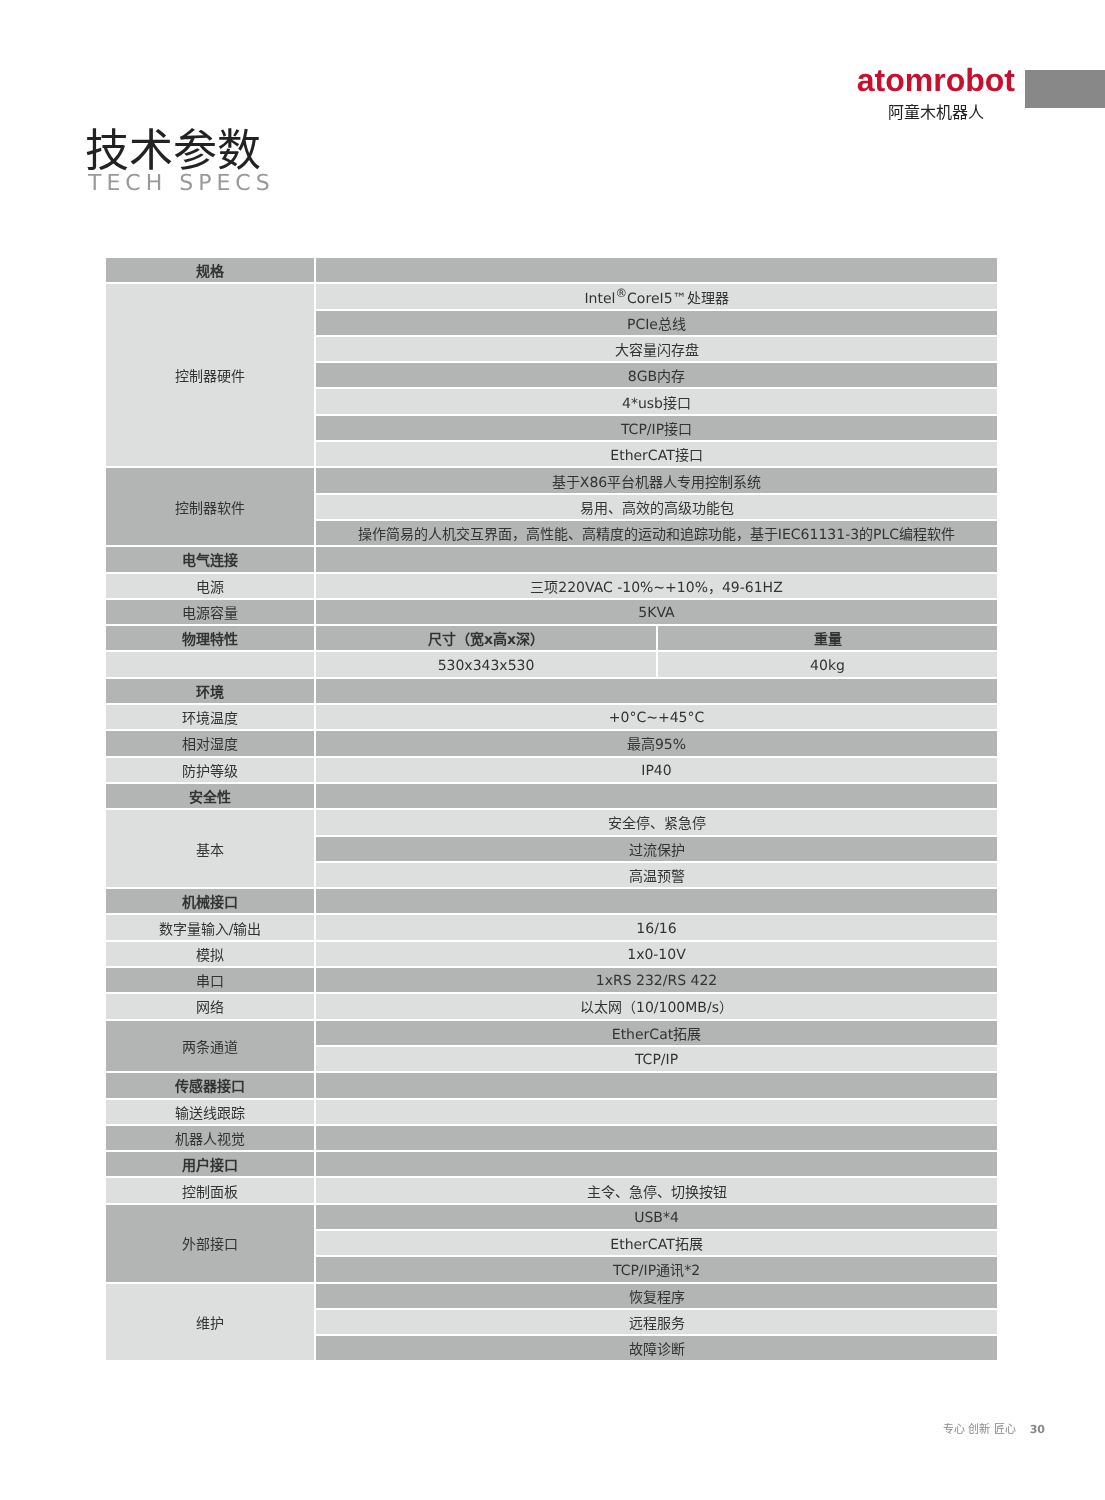atomrobot
阿童木机器人
技术参数
TECH SPECS
| 规格 | | |
| 控制器硬件 | Intel<sup>®</sup>CoreI5™处理器 | |
| | PCIe总线 | |
| | 大容量闪存盘 | |
| | 8GB内存 | |
| | 4*usb接口 | |
| | TCP/IP接口 | |
| | EtherCAT接口 | |
| 控制器软件 | 基于X86平台机器人专用控制系统 | |
| | 易用、高效的高级功能包 | |
| | 操作简易的人机交互界面，高性能、高精度的运动和追踪功能，基于IEC61131-3的PLC编程软件 | |
| 电气连接 | | |
| 电源 | 三项220VAC -10%~+10%，49-61HZ | |
| 电源容量 | 5KVA | |
| 物理特性 | 尺寸（宽x高x深） | 重量 |
| | 530x343x530 | 40kg |
| 环境 | | |
| 环境温度 | +0°C~+45°C | |
| 相对湿度 | 最高95% | |
| 防护等级 | IP40 | |
| 安全性 | | |
| 基本 | 安全停、紧急停 | |
| | 过流保护 | |
| | 高温预警 | |
| 机械接口 | | |
| 数字量输入/输出 | 16/16 | |
| 模拟 | 1x0-10V | |
| 串口 | 1xRS 232/RS 422 | |
| 网络 | 以太网（10/100MB/s） | |
| 两条通道 | EtherCat拓展 | |
| | TCP/IP | |
| 传感器接口 | | |
| 输送线跟踪 | | |
| 机器人视觉 | | |
| 用户接口 | | |
| 控制面板 | 主令、急停、切换按钮 | |
| 外部接口 | USB*4 | |
| | EtherCAT拓展 | |
| | TCP/IP通讯*2 | |
| 维护 | 恢复程序 | |
| | 远程服务 | |
| | 故障诊断 | |
专心 创新 匠心 30